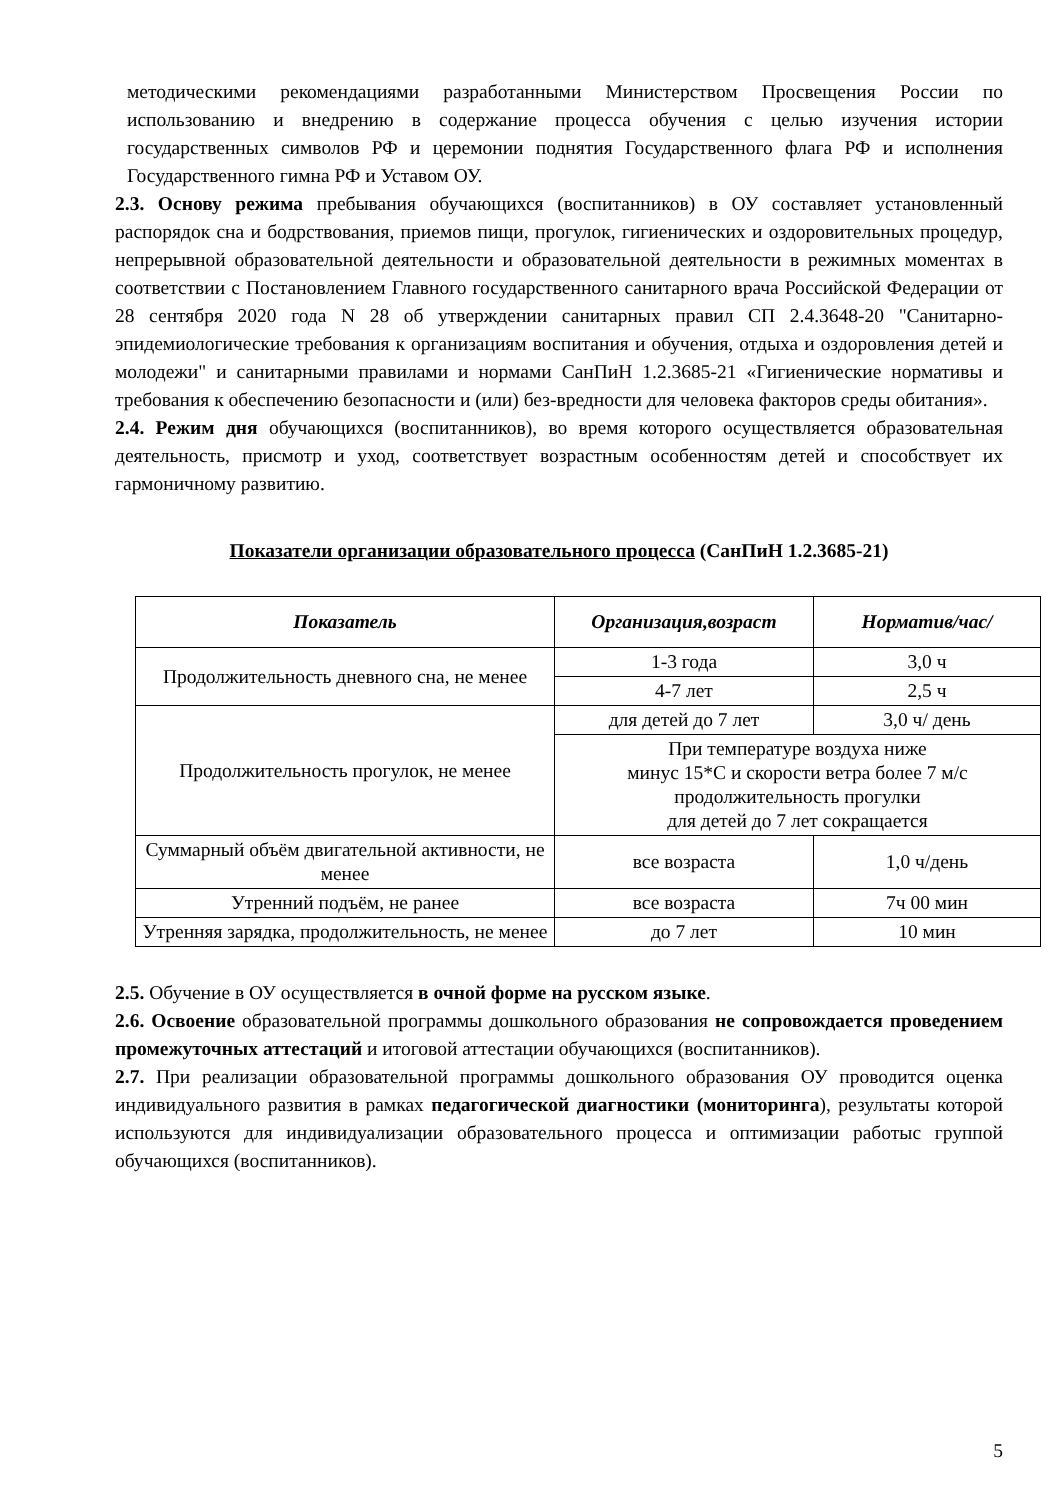методическими рекомендациями разработанными Министерством Просвещения России по использованию и внедрению в содержание процесса обучения с целью изучения истории государственных символов РФ и церемонии поднятия Государственного флага РФ и исполнения Государственного гимна РФ и Уставом ОУ.
2.3. Основу режима пребывания обучающихся (воспитанников) в ОУ составляет установленный распорядок сна и бодрствования, приемов пищи, прогулок, гигиенических и оздоровительных процедур, непрерывной образовательной деятельности и образовательной деятельности в режимных моментах в соответствии с Постановлением Главного государственного санитарного врача Российской Федерации от 28 сентября 2020 года N 28 об утверждении санитарных правил СП 2.4.3648-20 "Санитарно-эпидемиологические требования к организациям воспитания и обучения, отдыха и оздоровления детей и молодежи" и санитарными правилами и нормами СанПиН 1.2.3685-21 «Гигиенические нормативы и требования к обеспечению безопасности и (или) без-вредности для человека факторов среды обитания».
2.4. Режим дня обучающихся (воспитанников), во время которого осуществляется образовательная деятельность, присмотр и уход, соответствует возрастным особенностям детей и способствует их гармоничному развитию.
Показатели организации образовательного процесса (СанПиН 1.2.3685-21)
| Показатель | Организация,возраст | Норматив/час/ |
| --- | --- | --- |
| Продолжительность дневного сна, не менее | 1-3 года | 3,0 ч |
| | 4-7 лет | 2,5 ч |
| Продолжительность прогулок, не менее | для детей до 7 лет | 3,0 ч/ день |
| | При температуре воздуха ниже минус 15*С и скорости ветра более 7 м/с продолжительность прогулки для детей до 7 лет сокращается | |
| Суммарный объём двигательной активности, не менее | все возраста | 1,0 ч/день |
| Утренний подъём, не ранее | все возраста | 7ч 00 мин |
| Утренняя зарядка, продолжительность, не менее | до 7 лет | 10 мин |
2.5. Обучение в ОУ осуществляется в очной форме на русском языке.
2.6. Освоение образовательной программы дошкольного образования не сопровождается проведением промежуточных аттестаций и итоговой аттестации обучающихся (воспитанников).
2.7. При реализации образовательной программы дошкольного образования ОУ проводится оценка индивидуального развития в рамках педагогической диагностики (мониторинга), результаты которой используются для индивидуализации образовательного процесса и оптимизации работыс группой обучающихся (воспитанников).
5